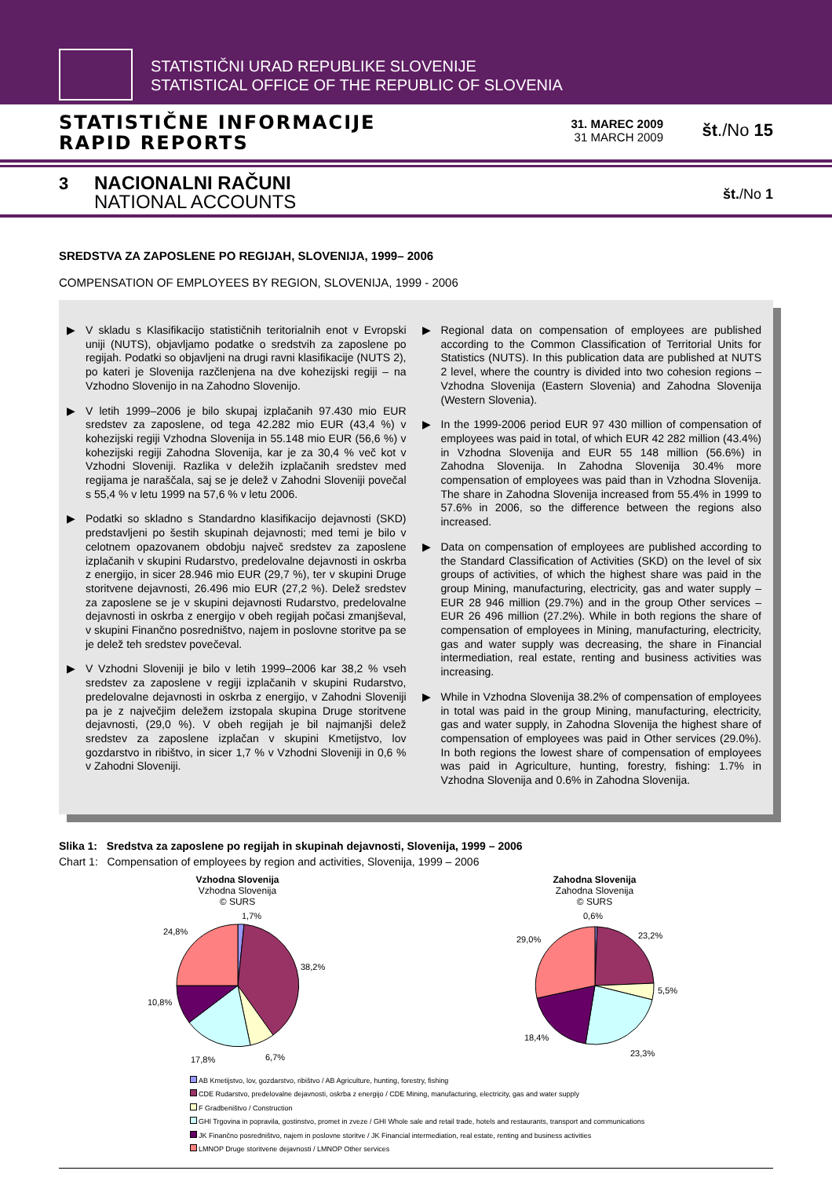STATISTIČNI URAD REPUBLIKE SLOVENIJE
STATISTICAL OFFICE OF THE REPUBLIC OF SLOVENIA
STATISTIČNE INFORMACIJE
RAPID REPORTS
31. MAREC 2009
31 MARCH 2009
št./No 15
3
NACIONALNI RAČUNI
NATIONAL ACCOUNTS
št./No 1
SREDSTVA ZA ZAPOSLENE PO REGIJAH, SLOVENIJA, 1999– 2006
COMPENSATION OF EMPLOYEES BY REGION, SLOVENIJA, 1999 - 2006
▶ V skladu s Klasifikacijo statističnih teritorialnih enot v Evropski uniji (NUTS), objavljamo podatke o sredstvih za zaposlene po regijah. Podatki so objavljeni na drugi ravni klasifikacije (NUTS 2), po kateri je Slovenija razčlenjena na dve kohezijski regiji – na Vzhodno Slovenijo in na Zahodno Slovenijo.
▶ V letih 1999–2006 je bilo skupaj izplačanih 97.430 mio EUR sredstev za zaposlene, od tega 42.282 mio EUR (43,4 %) v kohezijski regiji Vzhodna Slovenija in 55.148 mio EUR (56,6 %) v kohezijski regiji Zahodna Slovenija, kar je za 30,4 % več kot v Vzhodni Sloveniji. Razlika v deležih izplačanih sredstev med regijama je naraščala, saj se je delež v Zahodni Sloveniji povečal s 55,4 % v letu 1999 na 57,6 % v letu 2006.
▶ Podatki so skladno s Standardno klasifikacijo dejavnosti (SKD) predstavljeni po šestih skupinah dejavnosti; med temi je bilo v celotnem opazovanem obdobju največ sredstev za zaposlene izplačanih v skupini Rudarstvo, predelovalne dejavnosti in oskrba z energijo, in sicer 28.946 mio EUR (29,7 %), ter v skupini Druge storitvene dejavnosti, 26.496 mio EUR (27,2 %). Delež sredstev za zaposlene se je v skupini dejavnosti Rudarstvo, predelovalne dejavnosti in oskrba z energijo v obeh regijah počasi zmanjševal, v skupini Finančno posredništvo, najem in poslovne storitve pa se je delež teh sredstev povečeval.
▶ V Vzhodni Sloveniji je bilo v letih 1999–2006 kar 38,2 % vseh sredstev za zaposlene v regiji izplačanih v skupini Rudarstvo, predelovalne dejavnosti in oskrba z energijo, v Zahodni Sloveniji pa je z največjim deležem izstopala skupina Druge storitvene dejavnosti, (29,0 %). V obeh regijah je bil najmanjši delež sredstev za zaposlene izplačan v skupini Kmetijstvo, lov gozdarstvo in ribištvo, in sicer 1,7 % v Vzhodni Sloveniji in 0,6 % v Zahodni Sloveniji.
▶ Regional data on compensation of employees are published according to the Common Classification of Territorial Units for Statistics (NUTS). In this publication data are published at NUTS 2 level, where the country is divided into two cohesion regions – Vzhodna Slovenija (Eastern Slovenia) and Zahodna Slovenija (Western Slovenia).
▶ In the 1999-2006 period EUR 97 430 million of compensation of employees was paid in total, of which EUR 42 282 million (43.4%) in Vzhodna Slovenija and EUR 55 148 million (56.6%) in Zahodna Slovenija. In Zahodna Slovenija 30.4% more compensation of employees was paid than in Vzhodna Slovenija. The share in Zahodna Slovenija increased from 55.4% in 1999 to 57.6% in 2006, so the difference between the regions also increased.
▶ Data on compensation of employees are published according to the Standard Classification of Activities (SKD) on the level of six groups of activities, of which the highest share was paid in the group Mining, manufacturing, electricity, gas and water supply – EUR 28 946 million (29.7%) and in the group Other services – EUR 26 496 million (27.2%). While in both regions the share of compensation of employees in Mining, manufacturing, electricity, gas and water supply was decreasing, the share in Financial intermediation, real estate, renting and business activities was increasing.
▶ While in Vzhodna Slovenija 38.2% of compensation of employees in total was paid in the group Mining, manufacturing, electricity, gas and water supply, in Zahodna Slovenija the highest share of compensation of employees was paid in Other services (29.0%). In both regions the lowest share of compensation of employees was paid in Agriculture, hunting, forestry, fishing: 1.7% in Vzhodna Slovenija and 0.6% in Zahodna Slovenija.
Slika 1: Sredstva za zaposlene po regijah in skupinah dejavnosti, Slovenija, 1999 – 2006
Chart 1: Compensation of employees by region and activities, Slovenija, 1999 – 2006
Vzhodna Slovenija
Vzhodna Slovenija
© SURS
1,7%
38,2%
6,7%
17,8%
10,8%
24,8%
Zahodna Slovenija
Zahodna Slovenija
© SURS
0,6%
23,2%
5,5%
23,3%
18,4%
29,0%
AB Kmetijstvo, lov, gozdarstvo, ribištvo / AB Agriculture, hunting, forestry, fishing
CDE Rudarstvo, predelovalne dejavnosti, oskrba z energijo / CDE Mining, manufacturing, electricity, gas and water supply
F Gradbeništvo / Construction
GHI Trgovina in popravila, gostinstvo, promet in zveze / GHI Whole sale and retail trade, hotels and restaurants, transport and communications
JK Finančno posredništvo, najem in poslovne storitve / JK Financial intermediation, real estate, renting and business activities
LMNOP Druge storitvene dejavnosti / LMNOP Other services